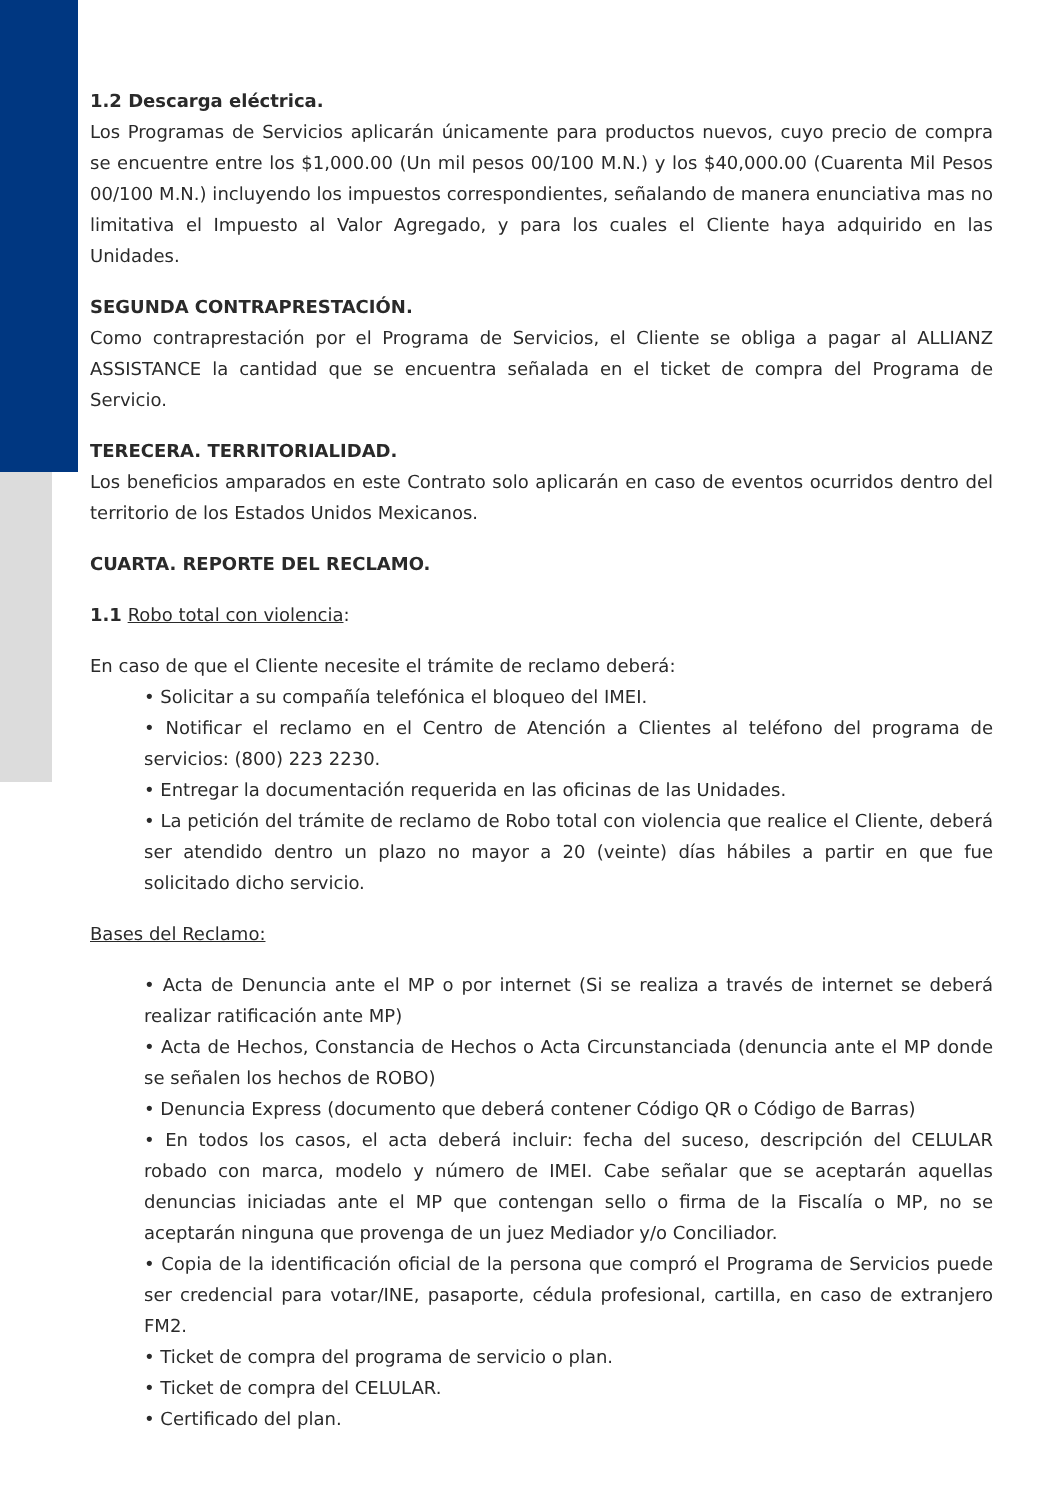1.2 Descarga eléctrica.
Los Programas de Servicios aplicarán únicamente para productos nuevos, cuyo precio de compra se encuentre entre los $1,000.00 (Un mil pesos 00/100 M.N.) y los $40,000.00 (Cuarenta Mil Pesos 00/100 M.N.) incluyendo los impuestos correspondientes, señalando de manera enunciativa mas no limitativa el Impuesto al Valor Agregado, y para los cuales el Cliente haya adquirido en las Unidades.
SEGUNDA CONTRAPRESTACIÓN.
Como contraprestación por el Programa de Servicios, el Cliente se obliga a pagar al ALLIANZ ASSISTANCE la cantidad que se encuentra señalada en el ticket de compra del Programa de Servicio.
TERECERA. TERRITORIALIDAD.
Los beneficios amparados en este Contrato solo aplicarán en caso de eventos ocurridos dentro del territorio de los Estados Unidos Mexicanos.
CUARTA. REPORTE DEL RECLAMO.
1.1 Robo total con violencia:
En caso de que el Cliente necesite el trámite de reclamo deberá:
• Solicitar a su compañía telefónica el bloqueo del IMEI.
• Notificar el reclamo en el Centro de Atención a Clientes al teléfono del programa de servicios: (800) 223 2230.
• Entregar la documentación requerida en las oficinas de las Unidades.
• La petición del trámite de reclamo de Robo total con violencia que realice el Cliente, deberá ser atendido dentro un plazo no mayor a 20 (veinte) días hábiles a partir en que fue solicitado dicho servicio.
Bases del Reclamo:
• Acta de Denuncia ante el MP o por internet (Si se realiza a través de internet se deberá realizar ratificación ante MP)
• Acta de Hechos, Constancia de Hechos o Acta Circunstanciada (denuncia ante el MP donde se señalen los hechos de ROBO)
• Denuncia Express (documento que deberá contener Código QR o Código de Barras)
• En todos los casos, el acta deberá incluir: fecha del suceso, descripción del CELULAR robado con marca, modelo y número de IMEI. Cabe señalar que se aceptarán aquellas denuncias iniciadas ante el MP que contengan sello o firma de la Fiscalía o MP, no se aceptarán ninguna que provenga de un juez Mediador y/o Conciliador.
• Copia de la identificación oficial de la persona que compró el Programa de Servicios puede ser credencial para votar/INE, pasaporte, cédula profesional, cartilla, en caso de extranjero FM2.
• Ticket de compra del programa de servicio o plan.
• Ticket de compra del CELULAR.
• Certificado del plan.